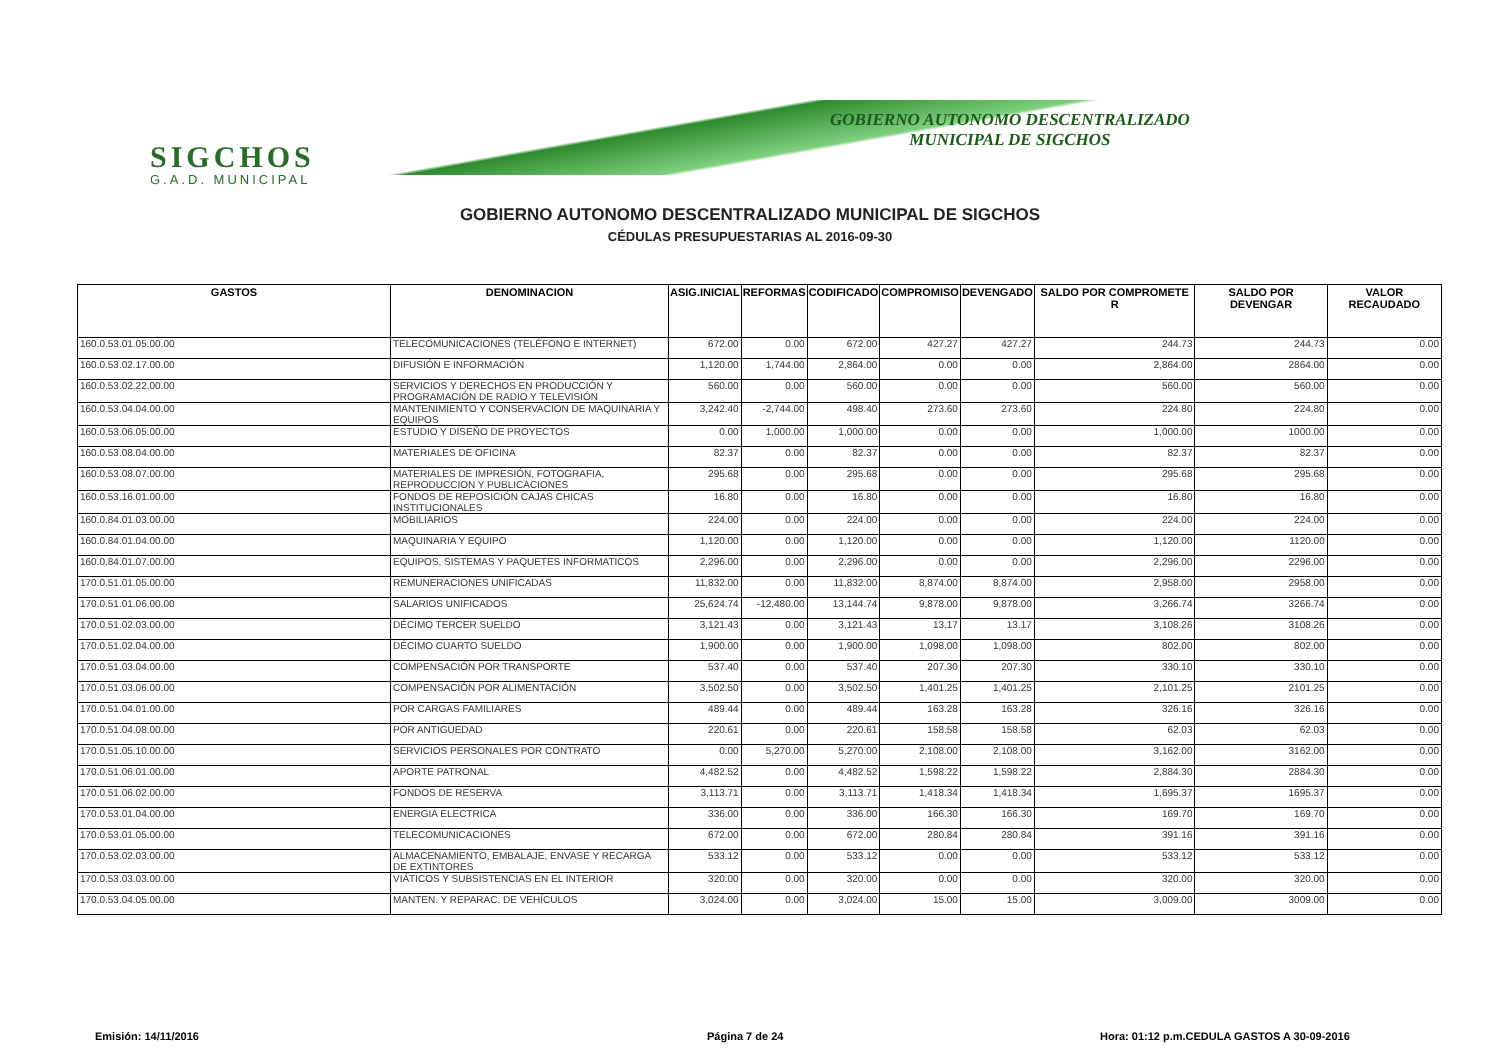SIGCHOS
G.A.D. MUNICIPAL
GOBIERNO AUTONOMO DESCENTRALIZADO
MUNICIPAL DE SIGCHOS
GOBIERNO AUTONOMO DESCENTRALIZADO MUNICIPAL DE SIGCHOS
CÉDULAS PRESUPUESTARIAS AL 2016-09-30
| GASTOS | DENOMINACION | ASIG.INICIAL | REFORMAS | CODIFICADO | COMPROMISO | DEVENGADO | SALDO POR COMPROMETE R | SALDO POR DEVENGAR | VALOR RECAUDADO |
| --- | --- | --- | --- | --- | --- | --- | --- | --- | --- |
| 160.0.53.01.05.00.00 | TELECOMUNICACIONES (TELÉFONO E INTERNET) | 672.00 | 0.00 | 672.00 | 427.27 | 427.27 | 244.73 | 244.73 | 0.00 |
| 160.0.53.02.17.00.00 | DIFUSIÓN E INFORMACIÓN | 1,120.00 | 1,744.00 | 2,864.00 | 0.00 | 0.00 | 2,864.00 | 2864.00 | 0.00 |
| 160.0.53.02.22.00.00 | SERVICIOS Y DERECHOS EN PRODUCCIÓN Y PROGRAMACIÓN DE RADIO Y TELEVISIÓN | 560.00 | 0.00 | 560.00 | 0.00 | 0.00 | 560.00 | 560.00 | 0.00 |
| 160.0.53.04.04.00.00 | MANTENIMIENTO Y CONSERVACION DE MAQUINARIA Y EQUIPOS | 3,242.40 | -2,744.00 | 498.40 | 273.60 | 273.60 | 224.80 | 224.80 | 0.00 |
| 160.0.53.06.05.00.00 | ESTUDIO Y DISEÑO DE PROYECTOS | 0.00 | 1,000.00 | 1,000.00 | 0.00 | 0.00 | 1,000.00 | 1000.00 | 0.00 |
| 160.0.53.08.04.00.00 | MATERIALES DE OFICINA | 82.37 | 0.00 | 82.37 | 0.00 | 0.00 | 82.37 | 82.37 | 0.00 |
| 160.0.53.08.07.00.00 | MATERIALES DE IMPRESIÓN, FOTOGRAFIA, REPRODUCCION Y PUBLICACIONES | 295.68 | 0.00 | 295.68 | 0.00 | 0.00 | 295.68 | 295.68 | 0.00 |
| 160.0.53.16.01.00.00 | FONDOS DE REPOSICIÓN CAJAS CHICAS INSTITUCIONALES | 16.80 | 0.00 | 16.80 | 0.00 | 0.00 | 16.80 | 16.80 | 0.00 |
| 160.0.84.01.03.00.00 | MOBILIARIOS | 224.00 | 0.00 | 224.00 | 0.00 | 0.00 | 224.00 | 224.00 | 0.00 |
| 160.0.84.01.04.00.00 | MAQUINARIA Y EQUIPO | 1,120.00 | 0.00 | 1,120.00 | 0.00 | 0.00 | 1,120.00 | 1120.00 | 0.00 |
| 160.0.84.01.07.00.00 | EQUIPOS, SISTEMAS Y PAQUETES INFORMATICOS | 2,296.00 | 0.00 | 2,296.00 | 0.00 | 0.00 | 2,296.00 | 2296.00 | 0.00 |
| 170.0.51.01.05.00.00 | REMUNERACIONES UNIFICADAS | 11,832.00 | 0.00 | 11,832.00 | 8,874.00 | 8,874.00 | 2,958.00 | 2958.00 | 0.00 |
| 170.0.51.01.06.00.00 | SALARIOS UNIFICADOS | 25,624.74 | -12,480.00 | 13,144.74 | 9,878.00 | 9,878.00 | 3,266.74 | 3266.74 | 0.00 |
| 170.0.51.02.03.00.00 | DÉCIMO TERCER SUELDO | 3,121.43 | 0.00 | 3,121.43 | 13.17 | 13.17 | 3,108.26 | 3108.26 | 0.00 |
| 170.0.51.02.04.00.00 | DÉCIMO CUARTO SUELDO | 1,900.00 | 0.00 | 1,900.00 | 1,098.00 | 1,098.00 | 802.00 | 802.00 | 0.00 |
| 170.0.51.03.04.00.00 | COMPENSACIÓN POR TRANSPORTE | 537.40 | 0.00 | 537.40 | 207.30 | 207.30 | 330.10 | 330.10 | 0.00 |
| 170.0.51.03.06.00.00 | COMPENSACIÓN POR ALIMENTACIÓN | 3,502.50 | 0.00 | 3,502.50 | 1,401.25 | 1,401.25 | 2,101.25 | 2101.25 | 0.00 |
| 170.0.51.04.01.00.00 | POR CARGAS FAMILIARES | 489.44 | 0.00 | 489.44 | 163.28 | 163.28 | 326.16 | 326.16 | 0.00 |
| 170.0.51.04.08.00.00 | POR ANTIGÜEDAD | 220.61 | 0.00 | 220.61 | 158.58 | 158.58 | 62.03 | 62.03 | 0.00 |
| 170.0.51.05.10.00.00 | SERVICIOS PERSONALES POR CONTRATO | 0.00 | 5,270.00 | 5,270.00 | 2,108.00 | 2,108.00 | 3,162.00 | 3162.00 | 0.00 |
| 170.0.51.06.01.00.00 | APORTE PATRONAL | 4,482.52 | 0.00 | 4,482.52 | 1,598.22 | 1,598.22 | 2,884.30 | 2884.30 | 0.00 |
| 170.0.51.06.02.00.00 | FONDOS DE RESERVA | 3,113.71 | 0.00 | 3,113.71 | 1,418.34 | 1,418.34 | 1,695.37 | 1695.37 | 0.00 |
| 170.0.53.01.04.00.00 | ENERGIA ELECTRICA | 336.00 | 0.00 | 336.00 | 166.30 | 166.30 | 169.70 | 169.70 | 0.00 |
| 170.0.53.01.05.00.00 | TELECOMUNICACIONES | 672.00 | 0.00 | 672.00 | 280.84 | 280.84 | 391.16 | 391.16 | 0.00 |
| 170.0.53.02.03.00.00 | ALMACENAMIENTO, EMBALAJE, ENVASE Y RECARGA DE EXTINTORES | 533.12 | 0.00 | 533.12 | 0.00 | 0.00 | 533.12 | 533.12 | 0.00 |
| 170.0.53.03.03.00.00 | VIÁTICOS Y SUBSISTENCIAS EN EL INTERIOR | 320.00 | 0.00 | 320.00 | 0.00 | 0.00 | 320.00 | 320.00 | 0.00 |
| 170.0.53.04.05.00.00 | MANTEN. Y REPARAC. DE VEHÍCULOS | 3,024.00 | 0.00 | 3,024.00 | 15.00 | 15.00 | 3,009.00 | 3009.00 | 0.00 |
Emisión: 14/11/2016 Página 7 de 24
Hora: 01:12 p.m.CEDULA GASTOS A 30-09-2016